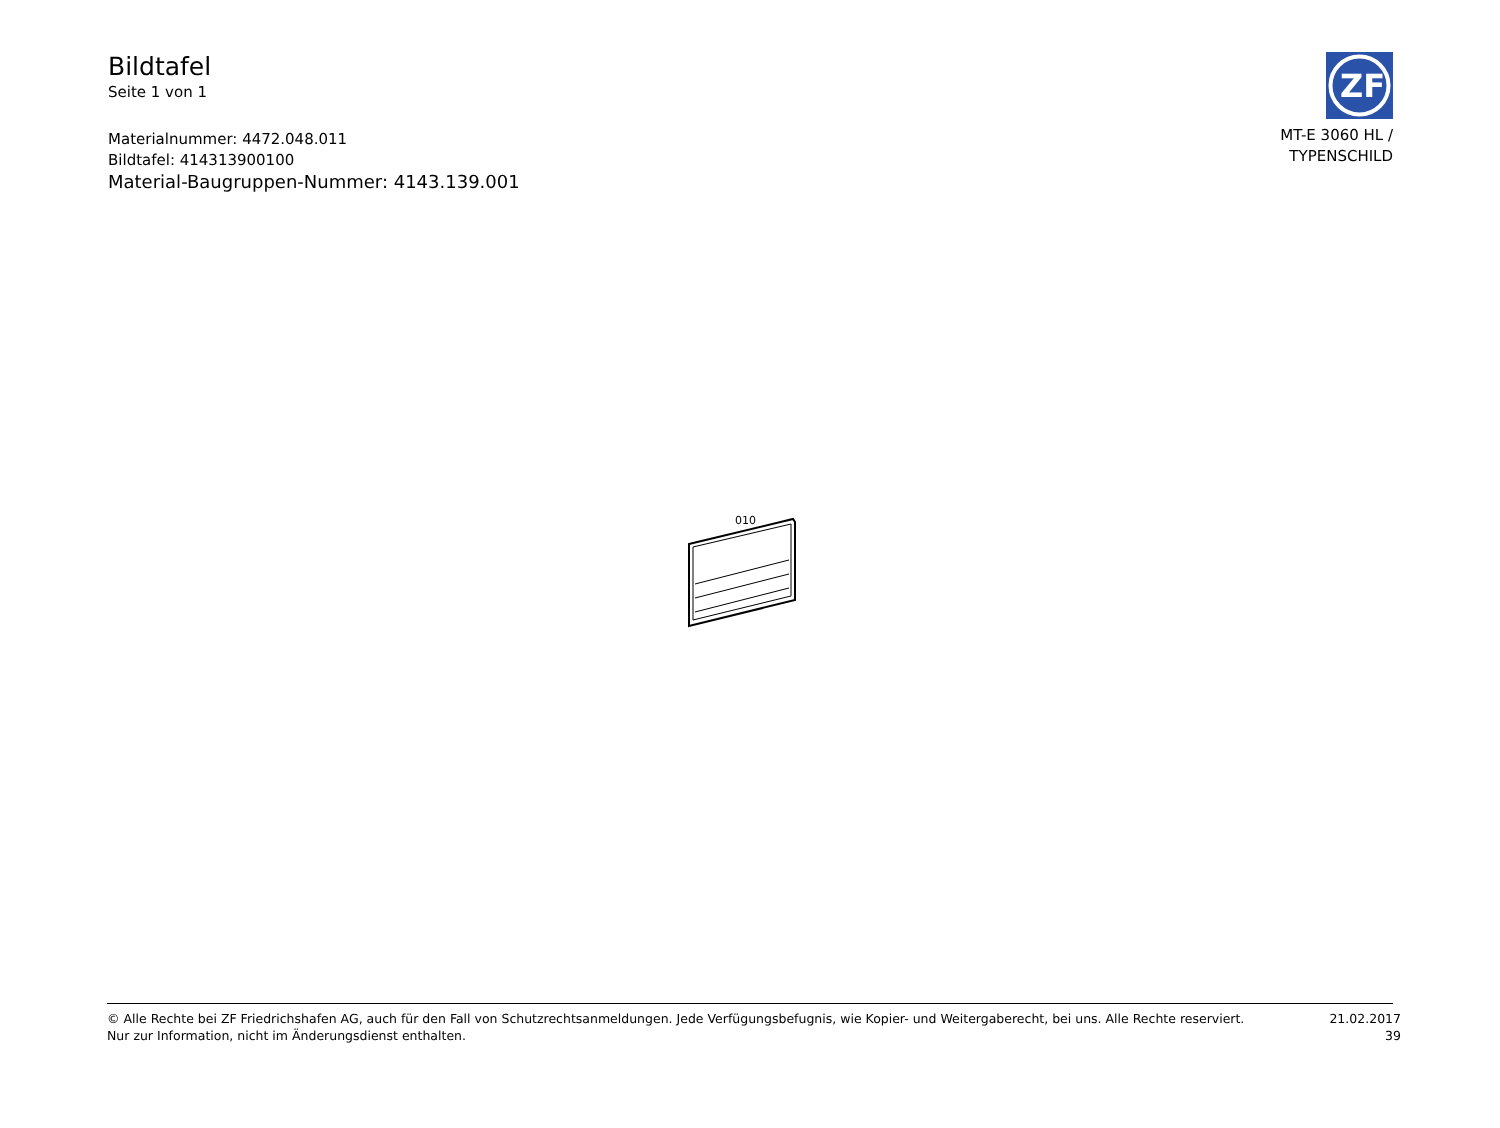Bildtafel
Seite 1 von 1
Materialnummer: 4472.048.011
Bildtafel: 414313900100
Material-Baugruppen-Nummer: 4143.139.001
ZF
MT-E 3060 HL /
TYPENSCHILD
010
© Alle Rechte bei ZF Friedrichshafen AG, auch für den Fall von Schutzrechtsanmeldungen. Jede Verfügungsbefugnis, wie Kopier- und Weitergaberecht, bei uns. Alle Rechte reserviert.
Nur zur Information, nicht im Änderungsdienst enthalten.
21.02.2017
39